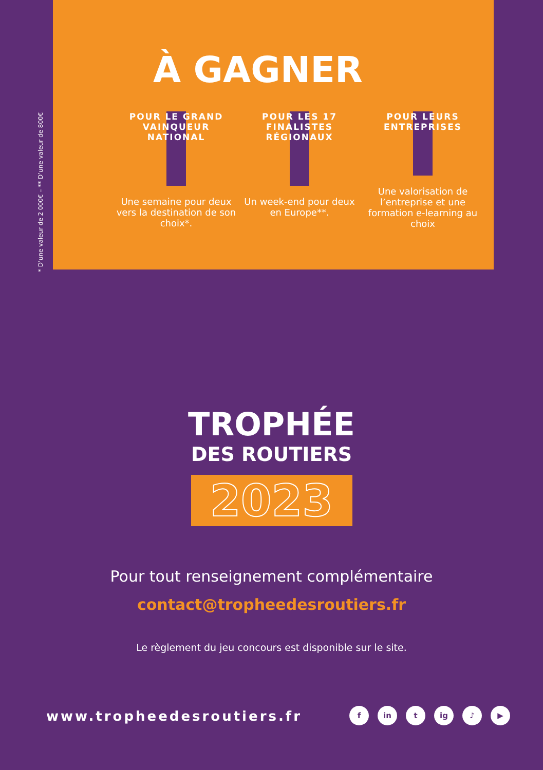* D’une valeur de 2 000€ – ** D’une valeur de 800€
À GAGNER
POUR LE GRAND VAINQUEUR NATIONAL
Une semaine pour deux vers la destination de son choix*.
POUR LES 17 FINALISTES RÉGIONAUX
Un week-end pour deux en Europe**.
POUR LEURS ENTREPRISES
Une valorisation de l’entreprise et une formation e-learning au choix
TROPHÉE
DES ROUTIERS
2023
Pour tout renseignement complémentaire
contact@tropheedesroutiers.fr
Le règlement du jeu concours est disponible sur le site.
www.tropheedesroutiers.fr fin t ig ♪ ▶